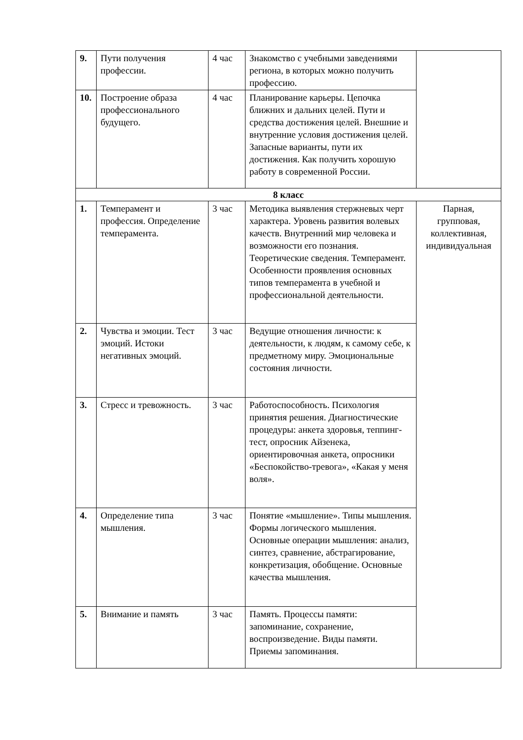| 9. | Пути получения профессии. | 4 час | Знакомство с учебными заведениями региона, в которых можно получить профессию. | |
| 10. | Построение образа профессионального будущего. | 4 час | Планирование карьеры. Цепочка ближних и дальних целей. Пути и средства достижения целей. Внешние и внутренние условия достижения целей. Запасные варианты, пути их достижения. Как получить хорошую работу в современной России. | |
| 8 класс | | | | |
| 1. | Темперамент и профессия. Определение темперамента. | 3 час | Методика выявления стержневых черт характера. Уровень развития волевых качеств. Внутренний мир человека и возможности его познания. Теоретические сведения. Темперамент. Особенности проявления основных типов темперамента в учебной и профессиональной деятельности. | Парная, групповая, коллективная, индивидуальная |
| 2. | Чувства и эмоции. Тест эмоций. Истоки негативных эмоций. | 3 час | Ведущие отношения личности: к деятельности, к людям, к самому себе, к предметному миру. Эмоциональные состояния личности. | |
| 3. | Стресс и тревожность. | 3 час | Работоспособность. Психология принятия решения. Диагностические процедуры: анкета здоровья, теппинг-тест, опросник Айзенека, ориентировочная анкета, опросники «Беспокойство-тревога», «Какая у меня воля». | |
| 4. | Определение типа мышления. | 3 час | Понятие «мышление». Типы мышления. Формы логического мышления. Основные операции мышления: анализ, синтез, сравнение, абстрагирование, конкретизация, обобщение. Основные качества мышления. | |
| 5. | Внимание и память | 3 час | Память. Процессы памяти: запоминание, сохранение, воспроизведение. Виды памяти. Приемы запоминания. | |